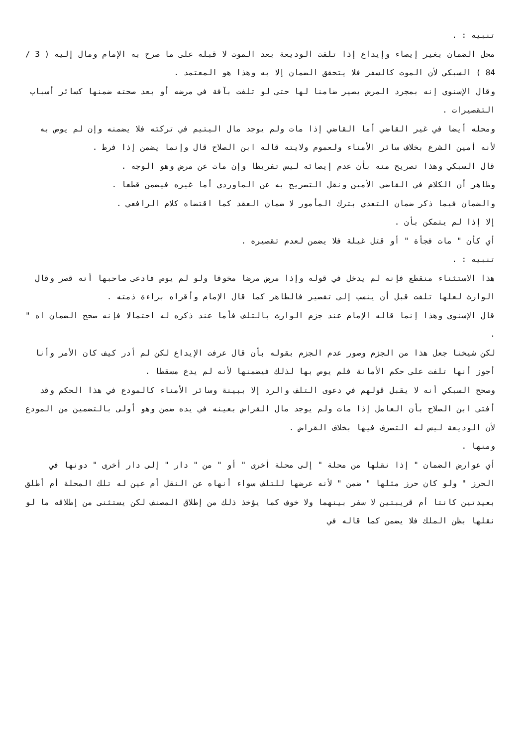تنبيه : .
محل الضمان بغير إيصاء وإيداع إذا تلفت الوديعة بعد الموت لا قبله على ما صرح به الإمام ومال إليه ( 3 / 84 ) السبكي لأن الموت كالسفر فلا يتحقق الضمان إلا به وهذا هو المعتمد .
وقال الإسنوي إنه بمجرد المرض يصير ضامنا لها حتى لو تلفت بآفة في مرضه أو بعد صحته ضمنها كسائر أسباب التقصيرات .
ومحله أيضا في غير القاضي أما القاضي إذا مات ولم يوجد مال اليتيم في تركته فلا يضمنه وإن لم يوص به لأنه أمين الشرع بخلاف سائر الأمناء ولعموم ولايته قاله ابن الصلاح قال وإنما يضمن إذا فرط .
قال السبكي وهذا تصريح منه بأن عدم إيصائه ليس تفريطا وإن مات عن مرض وهو الوجه .
وظاهر أن الكلام في القاضي الأمين ونقل التصريح به عن الماوردي أما غيره فيضمن قطعا .
والضمان فيما ذكر ضمان التعدي بترك المأمور لا ضمان العقد كما اقتضاه كلام الرافعي .
إلا إذا لم يتمكن بأن .
أي كأن " مات فجأة " أو قتل غيلة فلا يضمن لعدم تقصيره .
تنبيه : .
هذا الاستثناء منقطع فإنه لم يدخل في قوله وإذا مرض مرضا مخوفا ولو لم يوص فادعى صاحبها أنه قصر وقال الوارث لعلها تلفت قبل أن ينسب إلى تقصير فالظاهر كما قال الإمام وأقراه براءة ذمته .
قال الإسنوي وهذا إنما قاله الإمام عند جزم الوارث بالتلف فأما عند ذكره له احتمالا فإنه صحح الضمان اه " .
لكن شيخنا جعل هذا من الجزم وصور عدم الجزم بقوله بأن قال عرفت الإيداع لكن لم أدر كيف كان الأمر وأنا أجوز أنها تلفت على حكم الأمانة فلم يوص بها لذلك فيضمنها لأنه لم يدع مسقطا .
وصحح السبكي أنه لا يقبل قولهم في دعوى التلف والرد إلا ببينة وسائر الأمناء كالمودع في هذا الحكم وقد أفتى ابن الصلاح بأن العامل إذا مات ولم يوجد مال القراض بعينه في يده ضمن وهو أولى بالتضمين من المودع لأن الوديعة ليس له التصرف فيها بخلاف القراض .
ومنها .
أي عوارض الضمان " إذا نقلها من محلة " إلى محلة أخرى " أو " من " دار " إلى دار أخرى " دونها في الحرز " ولو كان حرز مثلها " ضمن " لأنه عرضها للتلف سواء أنهاه عن النقل أم عين له تلك المحلة أم أطلق بعيدتين كانتا أم قريبتين لا سفر بينهما ولا خوف كما يؤخذ ذلك من إطلاق المصنف لكن يستثنى من إطلاقه ما لو نقلها بظن الملك فلا يضمن كما قاله في